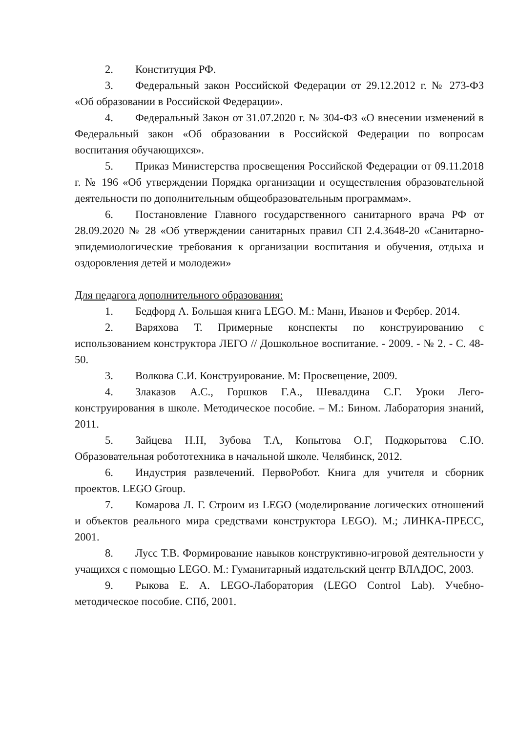2. Конституция РФ.
3. Федеральный закон Российской Федерации от 29.12.2012 г. № 273-ФЗ «Об образовании в Российской Федерации».
4. Федеральный Закон от 31.07.2020 г. № 304-ФЗ «О внесении изменений в Федеральный закон «Об образовании в Российской Федерации по вопросам воспитания обучающихся».
5. Приказ Министерства просвещения Российской Федерации от 09.11.2018 г. № 196 «Об утверждении Порядка организации и осуществления образовательной деятельности по дополнительным общеобразовательным программам».
6. Постановление Главного государственного санитарного врача РФ от 28.09.2020 № 28 «Об утверждении санитарных правил СП 2.4.3648-20 «Санитарно-эпидемиологические требования к организации воспитания и обучения, отдыха и оздоровления детей и молодежи»
Для педагога дополнительного образования:
1. Бедфорд А. Большая книга LEGO. М.: Манн, Иванов и Фербер. 2014.
2. Варяхова Т. Примерные конспекты по конструированию с использованием конструктора ЛЕГО // Дошкольное воспитание. - 2009. - № 2. - С. 48-50.
3. Волкова С.И. Конструирование. М: Просвещение, 2009.
4. Злаказов А.С., Горшков Г.А., Шевалдина С.Г. Уроки Лего-конструирования в школе. Методическое пособие. – М.: Бином. Лаборатория знаний, 2011.
5. Зайцева Н.Н, Зубова Т.А, Копытова О.Г, Подкорытова С.Ю. Образовательная робототехника в начальной школе. Челябинск, 2012.
6. Индустрия развлечений. ПервоРобот. Книга для учителя и сборник проектов. LEGO Group.
7. Комарова Л. Г. Строим из LEGO (моделирование логических отношений и объектов реального мира средствами конструктора LEGO). М.; ЛИНКА-ПРЕСС, 2001.
8. Лусс Т.В. Формирование навыков конструктивно-игровой деятельности у учащихся с помощью LEGO. М.: Гуманитарный издательский центр ВЛАДОС, 2003.
9. Рыкова Е. А. LEGO-Лаборатория (LEGO Control Lab). Учебно-методическое пособие. СПб, 2001.